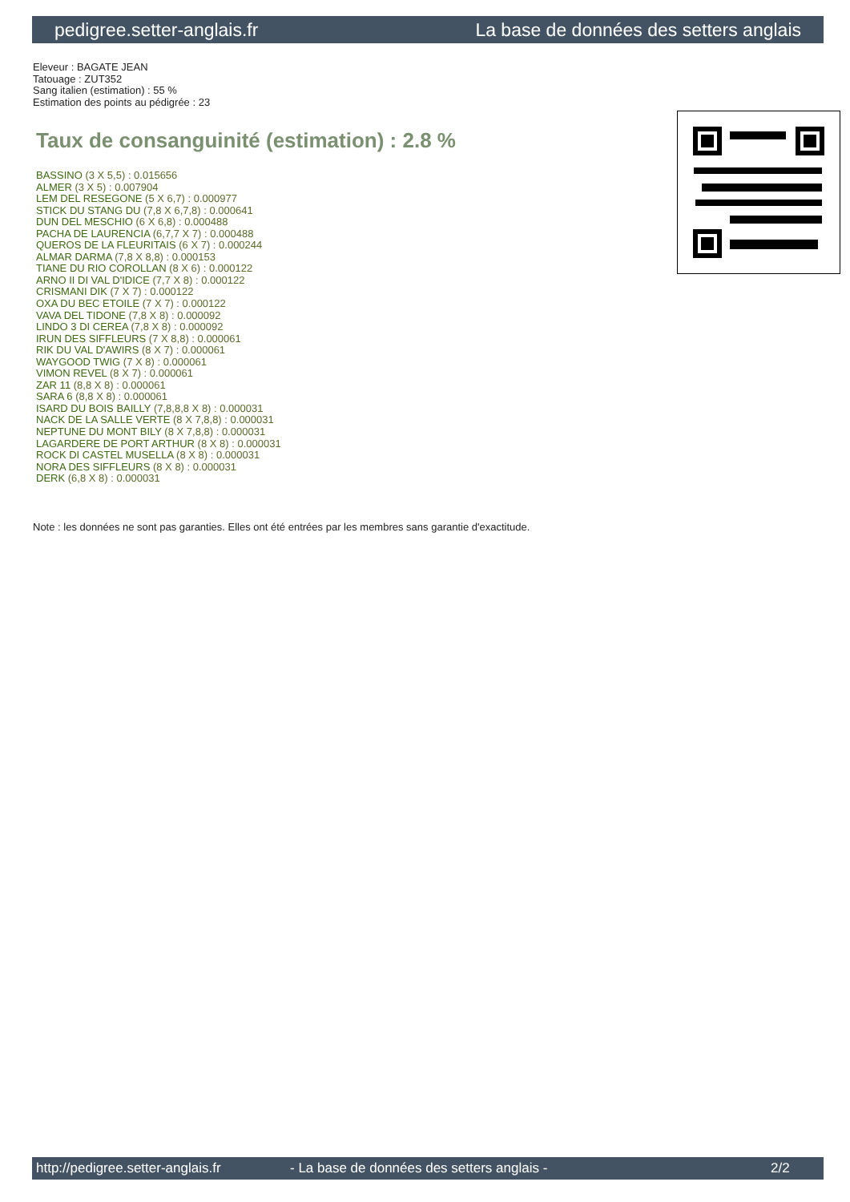pedigree.setter-anglais.fr La base de données des setters anglais
Eleveur : BAGATE JEAN
Tatouage : ZUT352
Sang italien (estimation) : 55 %
Estimation des points au pédigrée : 23
Taux de consanguinité (estimation) : 2.8 %
BASSINO (3 X 5,5) : 0.015656
ALMER (3 X 5) : 0.007904
LEM DEL RESEGONE (5 X 6,7) : 0.000977
STICK DU STANG DU (7,8 X 6,7,8) : 0.000641
DUN DEL MESCHIO (6 X 6,8) : 0.000488
PACHA DE LAURENCIA (6,7,7 X 7) : 0.000488
QUEROS DE LA FLEURITAIS (6 X 7) : 0.000244
ALMAR DARMA (7,8 X 8,8) : 0.000153
TIANE DU RIO COROLLAN (8 X 6) : 0.000122
ARNO II DI VAL D'IDICE (7,7 X 8) : 0.000122
CRISMANI DIK (7 X 7) : 0.000122
OXA DU BEC ETOILE (7 X 7) : 0.000122
VAVA DEL TIDONE (7,8 X 8) : 0.000092
LINDO 3 DI CEREA (7,8 X 8) : 0.000092
IRUN DES SIFFLEURS (7 X 8,8) : 0.000061
RIK DU VAL D'AWIRS (8 X 7) : 0.000061
WAYGOOD TWIG (7 X 8) : 0.000061
VIMON REVEL (8 X 7) : 0.000061
ZAR 11 (8,8 X 8) : 0.000061
SARA 6 (8,8 X 8) : 0.000061
ISARD DU BOIS BAILLY (7,8,8,8 X 8) : 0.000031
NACK DE LA SALLE VERTE (8 X 7,8,8) : 0.000031
NEPTUNE DU MONT BILY (8 X 7,8,8) : 0.000031
LAGARDERE DE PORT ARTHUR (8 X 8) : 0.000031
ROCK DI CASTEL MUSELLA (8 X 8) : 0.000031
NORA DES SIFFLEURS (8 X 8) : 0.000031
DERK (6,8 X 8) : 0.000031
Note : les données ne sont pas garanties. Elles ont été entrées par les membres sans garantie d'exactitude.
http://pedigree.setter-anglais.fr - La base de données des setters anglais - 2/2